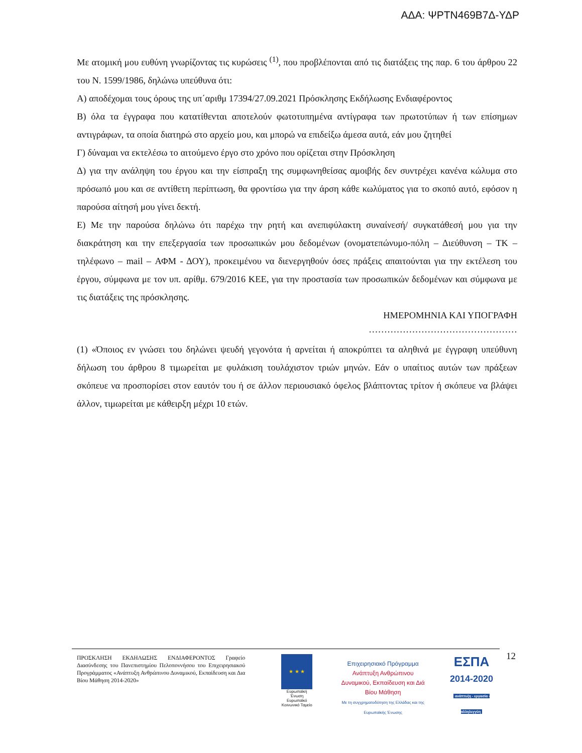ΑΔΑ: ΨΡΤΝ469Β7Δ-ΥΔΡ
Με ατομική μου ευθύνη γνωρίζοντας τις κυρώσεις <sup>(1)</sup>, που προβλέπονται από τις διατάξεις της παρ. 6 του άρθρου 22 του Ν. 1599/1986, δηλώνω υπεύθυνα ότι:
Α) αποδέχομαι τους όρους της υπ΄αριθμ 17394/27.09.2021 Πρόσκλησης Εκδήλωσης Ενδιαφέροντος
Β) όλα τα έγγραφα που κατατίθενται αποτελούν φωτοτυπημένα αντίγραφα των πρωτοτύπων ή των επίσημων αντιγράφων, τα οποία διατηρώ στο αρχείο μου, και μπορώ να επιδείξω άμεσα αυτά, εάν μου ζητηθεί
Γ) δύναμαι να εκτελέσω το αιτούμενο έργο στο χρόνο που ορίζεται στην Πρόσκληση
Δ) για την ανάληψη του έργου και την είσπραξη της συμφωνηθείσας αμοιβής δεν συντρέχει κανένα κώλυμα στο πρόσωπό μου και σε αντίθετη περίπτωση, θα φροντίσω για την άρση κάθε κωλύματος για το σκοπό αυτό, εφόσον η παρούσα αίτησή μου γίνει δεκτή.
Ε) Με την παρούσα δηλώνω ότι παρέχω την ρητή και ανεπιφύλακτη συναίνεσή/ συγκατάθεσή μου για την διακράτηση και την επεξεργασία των προσωπικών μου δεδομένων (ονοματεπώνυμο-πόλη – Διεύθυνση – ΤΚ – τηλέφωνο – mail – ΑΦΜ - ΔΟΥ), προκειμένου να διενεργηθούν όσες πράξεις απαιτούνται για την εκτέλεση του έργου, σύμφωνα με τον υπ. αρίθμ. 679/2016 ΚΕΕ, για την προστασία των προσωπικών δεδομένων και σύμφωνα με τις διατάξεις της πρόσκλησης.
ΗΜΕΡΟΜΗΝΙΑ ΚΑΙ ΥΠΟΓΡΑΦΗ
…………………………………………
(1) «Όποιος εν γνώσει του δηλώνει ψευδή γεγονότα ή αρνείται ή αποκρύπτει τα αληθινά με έγγραφη υπεύθυνη δήλωση του άρθρου 8 τιμωρείται με φυλάκιση τουλάχιστον τριών μηνών. Εάν ο υπαίτιος αυτών των πράξεων σκόπευε να προσπορίσει στον εαυτόν του ή σε άλλον περιουσιακό όφελος βλάπτοντας τρίτον ή σκόπευε να βλάψει άλλον, τιμωρείται με κάθειρξη μέχρι 10 ετών.
ΠΡΟΣΚΛΗΣΗ ΕΚΔΗΛΩΣΗΣ ΕΝΔΙΑΦΕΡΟΝΤΟΣ Γραφείο Διασύνδεσης του Πανεπιστημίου Πελοποννήσου του Επιχειρησιακού Προγράμματος «Ανάπτυξη Ανθρώπινου Δυναμικού, Εκπαίδευση και Δια Βίου Μάθηση 2014-2020»
★ ★ ★
Ευρωπαϊκή Ένωση
Ευρωπαϊκό Κοινωνικό Ταμείο
Επιχειρησιακό Πρόγραμμα
Ανάπτυξη Ανθρώπινου Δυναμικού, Εκπαίδευση και Διά Βίου Μάθηση
Με τη συγχρηματοδότηση της Ελλάδας και της Ευρωπαϊκής Ένωσης
ΕΣΠΑ
2014-2020
ανάπτυξη - εργασία - αλληλεγγύη
12